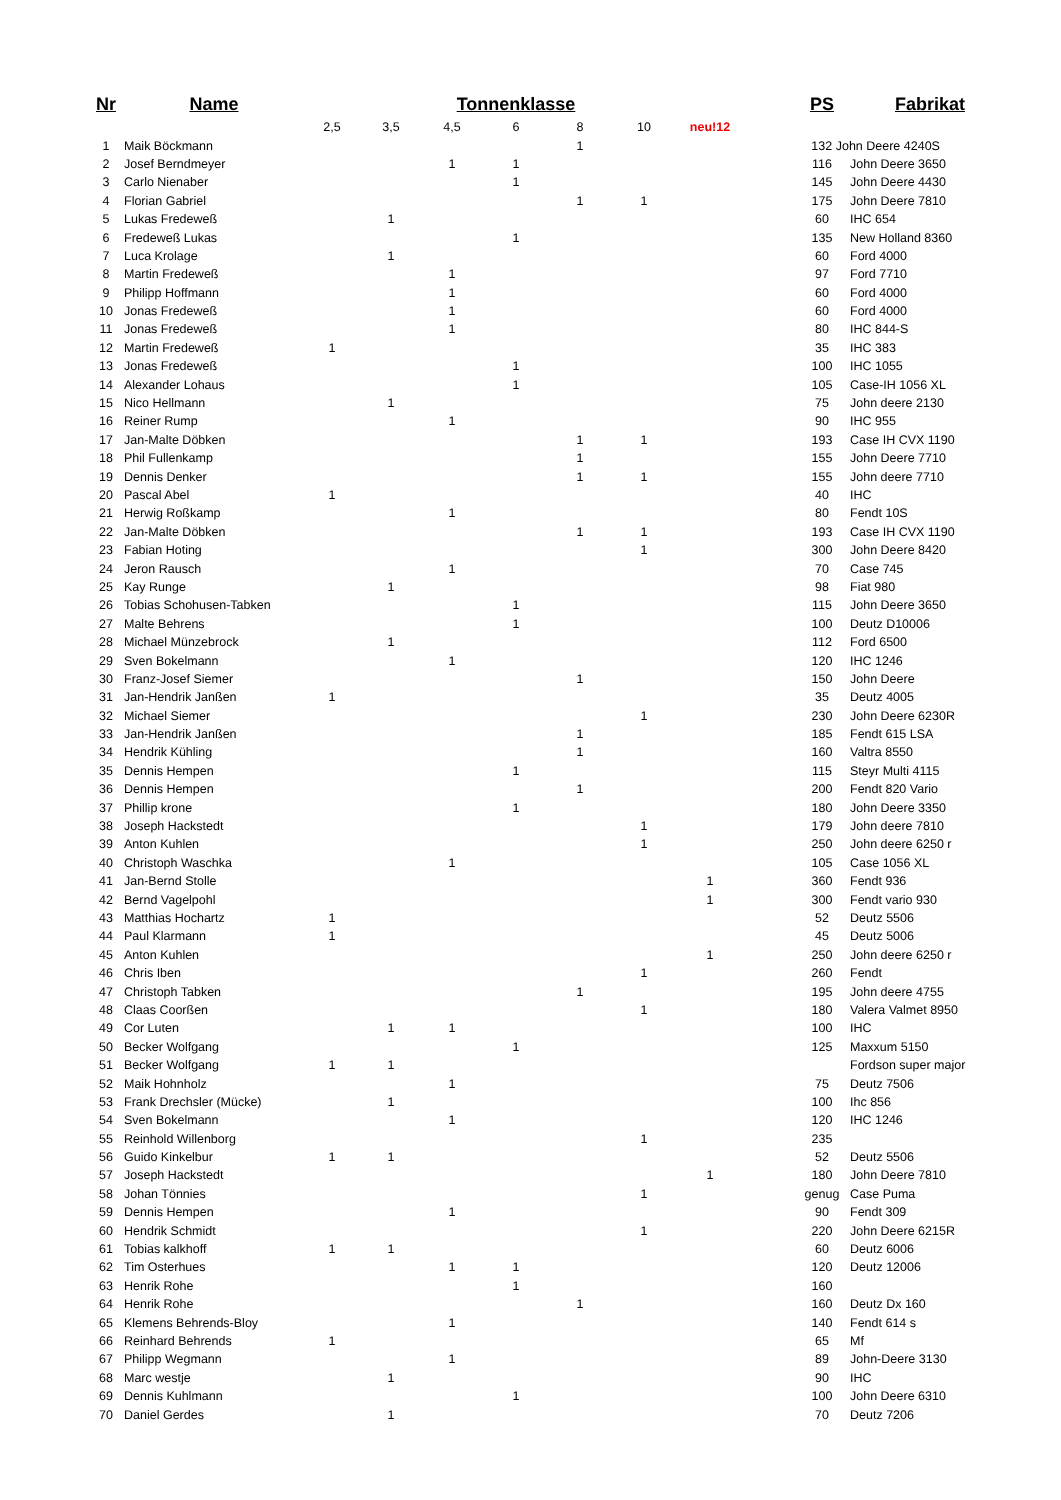| Nr | Name | | | Tonnenklasse | | | | | | PS | Fabrikat |
| --- | --- | --- | --- | --- | --- | --- | --- | --- | --- | --- | --- |
| | | 2,5 | 3,5 | 4,5 | 6 | 8 | 10 | neu!12 | | | |
| 1 | Maik Böckmann | | | | | 1 | | | | 132 John Deere 4240S | |
| 2 | Josef Berndmeyer | | | 1 | 1 | | | | | 116 | John Deere 3650 |
| 3 | Carlo Nienaber | | | | 1 | | | | | 145 | John Deere 4430 |
| 4 | Florian Gabriel | | | | | 1 | 1 | | | 175 | John Deere 7810 |
| 5 | Lukas Fredeweß | | 1 | | | | | | | 60 | IHC 654 |
| 6 | Fredeweß Lukas | | | | 1 | | | | | 135 | New Holland 8360 |
| 7 | Luca Krolage | | 1 | | | | | | | 60 | Ford 4000 |
| 8 | Martin Fredeweß | | | 1 | | | | | | 97 | Ford 7710 |
| 9 | Philipp Hoffmann | | | 1 | | | | | | 60 | Ford 4000 |
| 10 | Jonas Fredeweß | | | 1 | | | | | | 60 | Ford 4000 |
| 11 | Jonas Fredeweß | | | 1 | | | | | | 80 | IHC 844-S |
| 12 | Martin Fredeweß | 1 | | | | | | | | 35 | IHC 383 |
| 13 | Jonas Fredeweß | | | | 1 | | | | | 100 | IHC 1055 |
| 14 | Alexander Lohaus | | | | 1 | | | | | 105 | Case-IH 1056 XL |
| 15 | Nico Hellmann | | 1 | | | | | | | 75 | John deere 2130 |
| 16 | Reiner Rump | | | 1 | | | | | | 90 | IHC 955 |
| 17 | Jan-Malte Döbken | | | | | 1 | 1 | | | 193 | Case IH CVX 1190 |
| 18 | Phil Fullenkamp | | | | | 1 | | | | 155 | John Deere 7710 |
| 19 | Dennis Denker | | | | | 1 | 1 | | | 155 | John deere 7710 |
| 20 | Pascal Abel | 1 | | | | | | | | 40 | IHC |
| 21 | Herwig Roßkamp | | | 1 | | | | | | 80 | Fendt 10S |
| 22 | Jan-Malte Döbken | | | | | 1 | 1 | | | 193 | Case IH CVX 1190 |
| 23 | Fabian Hoting | | | | | | 1 | | | 300 | John Deere 8420 |
| 24 | Jeron Rausch | | | 1 | | | | | | 70 | Case 745 |
| 25 | Kay Runge | | 1 | | | | | | | 98 | Fiat 980 |
| 26 | Tobias Schohusen-Tabken | | | | 1 | | | | | 115 | John Deere 3650 |
| 27 | Malte Behrens | | | | 1 | | | | | 100 | Deutz D10006 |
| 28 | Michael Münzebrock | | 1 | | | | | | | 112 | Ford 6500 |
| 29 | Sven Bokelmann | | | 1 | | | | | | 120 | IHC 1246 |
| 30 | Franz-Josef Siemer | | | | | 1 | | | | 150 | John Deere |
| 31 | Jan-Hendrik Janßen | 1 | | | | | | | | 35 | Deutz 4005 |
| 32 | Michael Siemer | | | | | | 1 | | | 230 | John Deere 6230R |
| 33 | Jan-Hendrik Janßen | | | | | 1 | | | | 185 | Fendt 615 LSA |
| 34 | Hendrik Kühling | | | | | 1 | | | | 160 | Valtra 8550 |
| 35 | Dennis Hempen | | | | 1 | | | | | 115 | Steyr Multi 4115 |
| 36 | Dennis Hempen | | | | | 1 | | | | 200 | Fendt 820 Vario |
| 37 | Phillip krone | | | | 1 | | | | | 180 | John Deere 3350 |
| 38 | Joseph Hackstedt | | | | | | 1 | | | 179 | John deere 7810 |
| 39 | Anton Kuhlen | | | | | | 1 | | | 250 | John deere 6250 r |
| 40 | Christoph Waschka | | | 1 | | | | | | 105 | Case 1056 XL |
| 41 | Jan-Bernd Stolle | | | | | | | 1 | | 360 | Fendt 936 |
| 42 | Bernd Vagelpohl | | | | | | | 1 | | 300 | Fendt vario 930 |
| 43 | Matthias Hochartz | 1 | | | | | | | | 52 | Deutz 5506 |
| 44 | Paul Klarmann | 1 | | | | | | | | 45 | Deutz 5006 |
| 45 | Anton Kuhlen | | | | | | | 1 | | 250 | John deere 6250 r |
| 46 | Chris Iben | | | | | | 1 | | | 260 | Fendt |
| 47 | Christoph Tabken | | | | | 1 | | | | 195 | John deere 4755 |
| 48 | Claas Coorßen | | | | | | 1 | | | 180 | Valera Valmet 8950 |
| 49 | Cor Luten | | 1 | 1 | | | | | | 100 | IHC |
| 50 | Becker Wolfgang | | | | 1 | | | | | 125 | Maxxum 5150 |
| 51 | Becker Wolfgang | 1 | 1 | | | | | | | | Fordson super major |
| 52 | Maik Hohnholz | | | 1 | | | | | | 75 | Deutz 7506 |
| 53 | Frank Drechsler (Mücke) | | 1 | | | | | | | 100 | Ihc 856 |
| 54 | Sven Bokelmann | | | 1 | | | | | | 120 | IHC 1246 |
| 55 | Reinhold Willenborg | | | | | | 1 | | | 235 | |
| 56 | Guido Kinkelbur | 1 | 1 | | | | | | | 52 | Deutz 5506 |
| 57 | Joseph Hackstedt | | | | | | | 1 | | 180 | John Deere 7810 |
| 58 | Johan Tönnies | | | | | | 1 | | | genug | Case Puma |
| 59 | Dennis Hempen | | | 1 | | | | | | 90 | Fendt 309 |
| 60 | Hendrik Schmidt | | | | | | 1 | | | 220 | John Deere 6215R |
| 61 | Tobias kalkhoff | 1 | 1 | | | | | | | 60 | Deutz 6006 |
| 62 | Tim Osterhues | | | 1 | 1 | | | | | 120 | Deutz 12006 |
| 63 | Henrik Rohe | | | | 1 | | | | | 160 | |
| 64 | Henrik Rohe | | | | | 1 | | | | 160 | Deutz Dx 160 |
| 65 | Klemens Behrends-Bloy | | | 1 | | | | | | 140 | Fendt 614 s |
| 66 | Reinhard Behrends | 1 | | | | | | | | 65 | Mf |
| 67 | Philipp Wegmann | | | 1 | | | | | | 89 | John-Deere 3130 |
| 68 | Marc westje | | 1 | | | | | | | 90 | IHC |
| 69 | Dennis Kuhlmann | | | | 1 | | | | | 100 | John Deere 6310 |
| 70 | Daniel Gerdes | | 1 | | | | | | | 70 | Deutz 7206 |